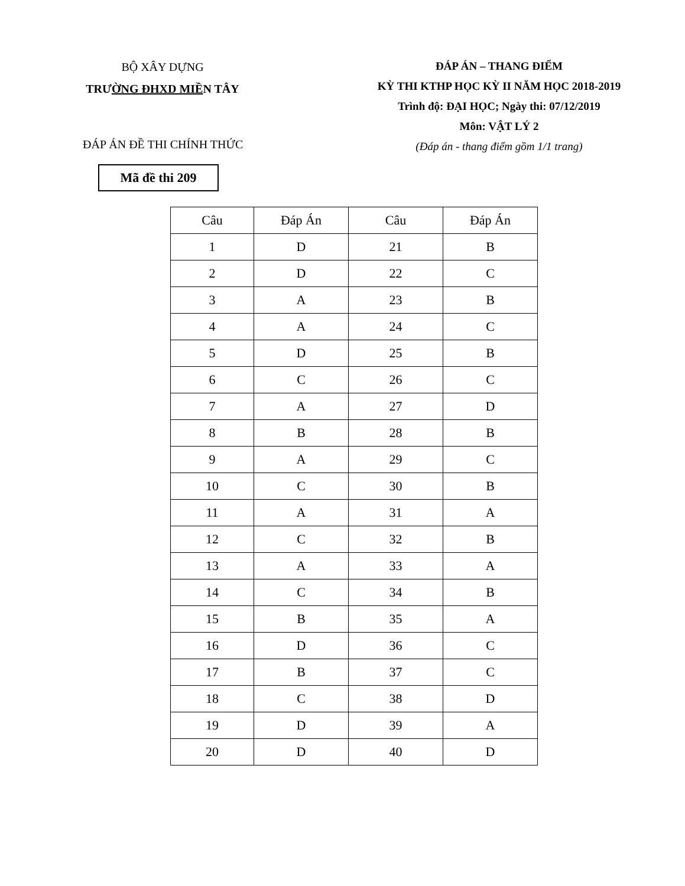BỘ XÂY DỰNG
TRƯỜNG ĐHXD MIỀN TÂY
ĐÁP ÁN – THANG ĐIỂM
KỲ THI KTHP HỌC KỲ II NĂM HỌC 2018-2019
Trình độ: ĐẠI HỌC; Ngày thi: 07/12/2019
Môn: VẬT LÝ 2
(Đáp án - thang điểm gồm 1/1 trang)
ĐÁP ÁN ĐỀ THI CHÍNH THỨC
Mã đề thi 209
| Câu | Đáp Án | Câu | Đáp Án |
| --- | --- | --- | --- |
| 1 | D | 21 | B |
| 2 | D | 22 | C |
| 3 | A | 23 | B |
| 4 | A | 24 | C |
| 5 | D | 25 | B |
| 6 | C | 26 | C |
| 7 | A | 27 | D |
| 8 | B | 28 | B |
| 9 | A | 29 | C |
| 10 | C | 30 | B |
| 11 | A | 31 | A |
| 12 | C | 32 | B |
| 13 | A | 33 | A |
| 14 | C | 34 | B |
| 15 | B | 35 | A |
| 16 | D | 36 | C |
| 17 | B | 37 | C |
| 18 | C | 38 | D |
| 19 | D | 39 | A |
| 20 | D | 40 | D |